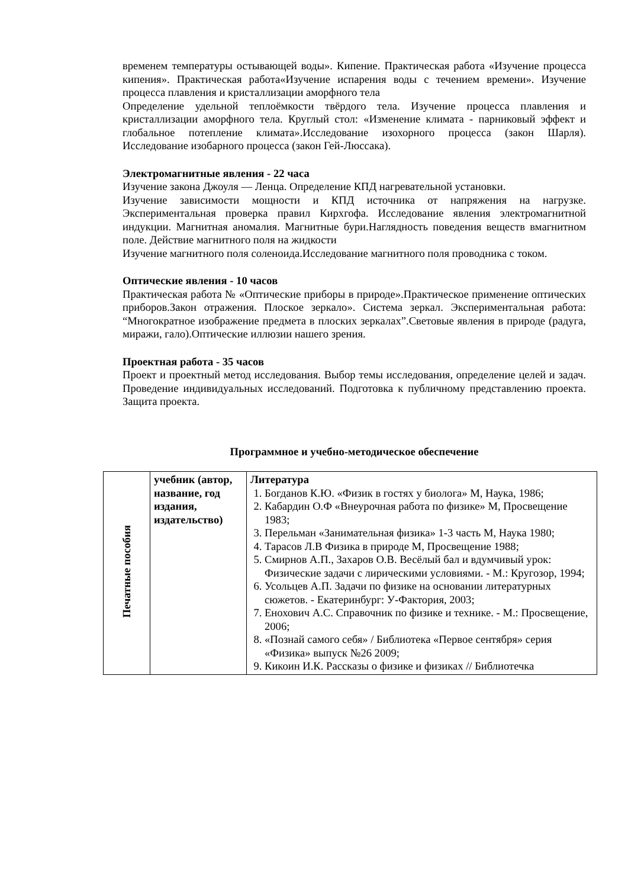временем температуры остывающей воды». Кипение. Практическая работа «Изучение процесса кипения». Практическая работа«Изучение испарения воды с течением времени». Изучение процесса плавления и кристаллизации аморфного тела
Определение удельной теплоёмкости твёрдого тела. Изучение процесса плавления и кристаллизации аморфного тела. Круглый стол: «Изменение климата - парниковый эффект и глобальное потепление климата».Исследование изохорного процесса (закон Шарля). Исследование изобарного процесса (закон Гей-Люссака).
Электромагнитные явления - 22 часа
Изучение закона Джоуля — Ленца. Определение КПД нагревательной установки.
Изучение зависимости мощности и КПД источника от напряжения на нагрузке. Экспериментальная проверка правил Кирхгофа. Исследование явления электромагнитной индукции. Магнитная аномалия. Магнитные бури.Наглядность поведения веществ вмагнитном поле. Действие магнитного поля на жидкости
Изучение магнитного поля соленоида.Исследование магнитного поля проводника с током.
Оптические явления - 10 часов
Практическая работа № «Оптические приборы в природе».Практическое применение оптических приборов.Закон отражения. Плоское зеркало». Система зеркал. Экспериментальная работа: “Многократное изображение предмета в плоских зеркалах”.Световые явления в природе (радуга, миражи, гало).Оптические иллюзии нашего зрения.
Проектная работа - 35 часов
Проект и проектный метод исследования. Выбор темы исследования, определение целей и задач. Проведение индивидуальных исследований. Подготовка к публичному представлению проекта. Защита проекта.
Программное и учебно-методическое обеспечение
| Печатные пособия | учебник (автор, название, год издания, издательство) | Литература 1. Богданов К.Ю. «Физик в гостях у биолога» М, Наука, 1986; 2. Кабардин О.Ф «Внеурочная работа по физике» М, Просвещение 1983; 3. Перельман «Занимательная физика» 1-3 часть М, Наука 1980; 4. Тарасов Л.В Физика в природе М, Просвещение 1988; 5. Смирнов А.П., Захаров О.В. Весёлый бал и вдумчивый урок: Физические задачи с лирическими условиями. - М.: Кругозор, 1994; 6. Усольцев А.П. Задачи по физике на основании литературных сюжетов. - Екатеринбург: У-Фактория, 2003; 7. Енохович А.С. Справочник по физике и технике. - М.: Просвещение, 2006; 8. «Познай самого себя» / Библиотека «Первое сентября» серия «Физика» выпуск №26 2009; 9. Кикоин И.К. Рассказы о физике и физиках // Библиотечка |